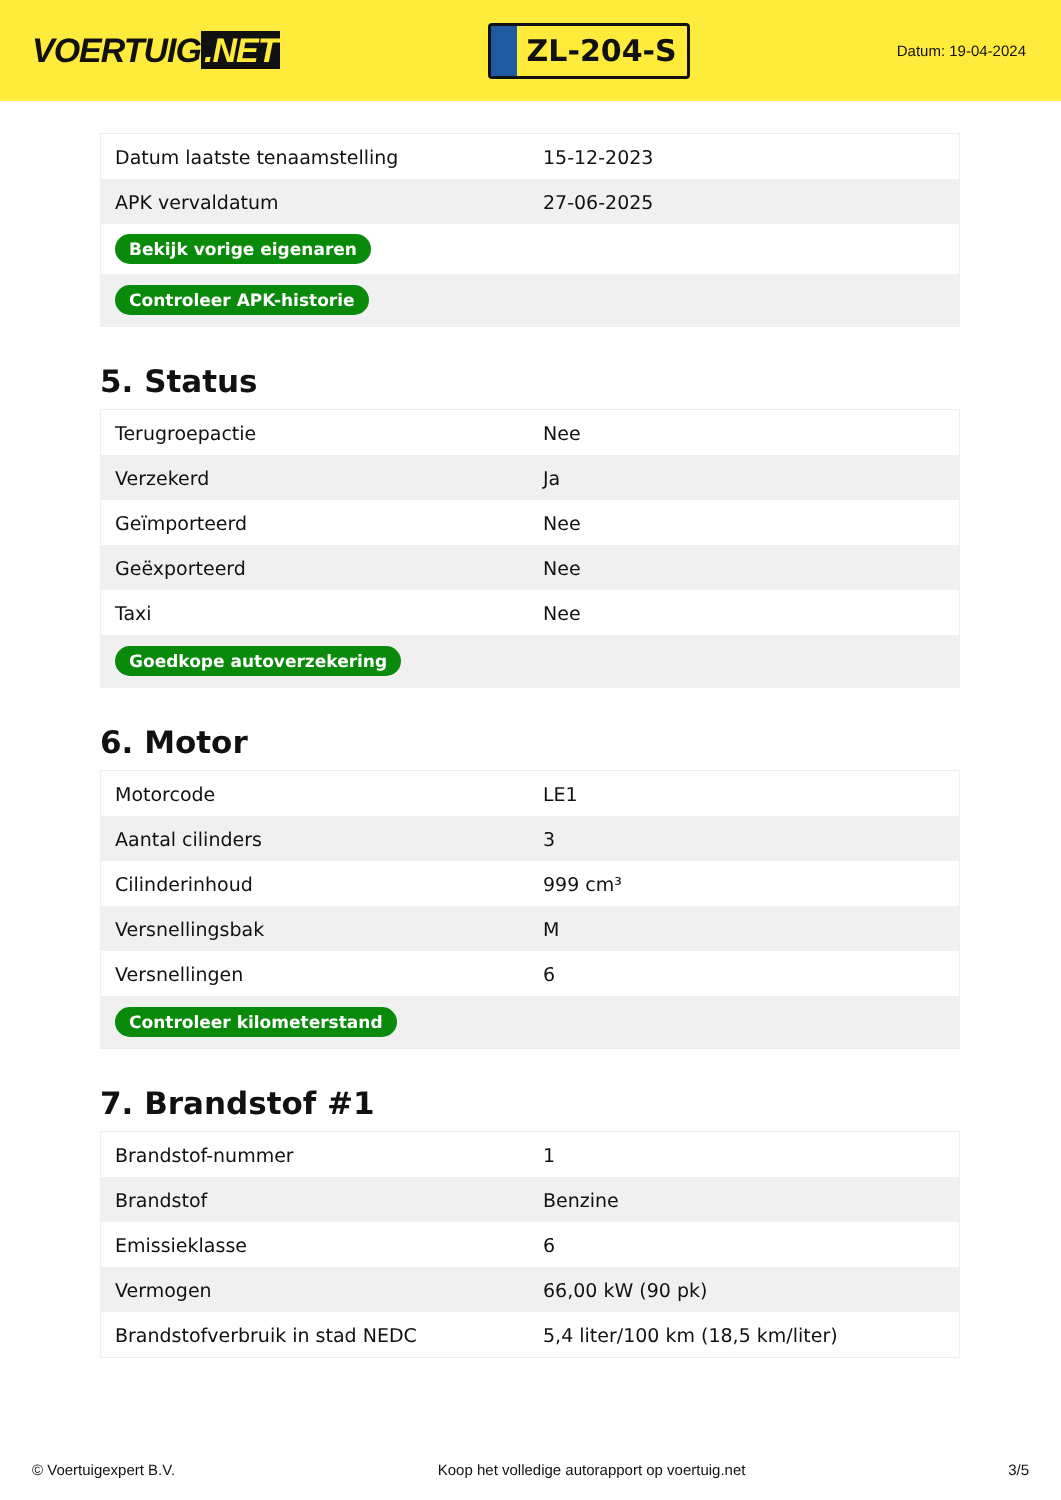VOERTUIG.NET
ZL-204-S
Datum: 19-04-2024
| Datum laatste tenaamstelling | 15-12-2023 |
| APK vervaldatum | 27-06-2025 |
| Bekijk vorige eigenaren | |
| Controleer APK-historie | |
5. Status
| Terugroepactie | Nee |
| Verzekerd | Ja |
| Geïmporteerd | Nee |
| Geëxporteerd | Nee |
| Taxi | Nee |
| Goedkope autoverzekering | |
6. Motor
| Motorcode | LE1 |
| Aantal cilinders | 3 |
| Cilinderinhoud | 999 cm³ |
| Versnellingsbak | M |
| Versnellingen | 6 |
| Controleer kilometerstand | |
7. Brandstof #1
| Brandstof-nummer | 1 |
| Brandstof | Benzine |
| Emissieklasse | 6 |
| Vermogen | 66,00 kW (90 pk) |
| Brandstofverbruik in stad NEDC | 5,4 liter/100 km (18,5 km/liter) |
© Voertuigexpert B.V. Koop het volledige autorapport op voertuig.net 3/5